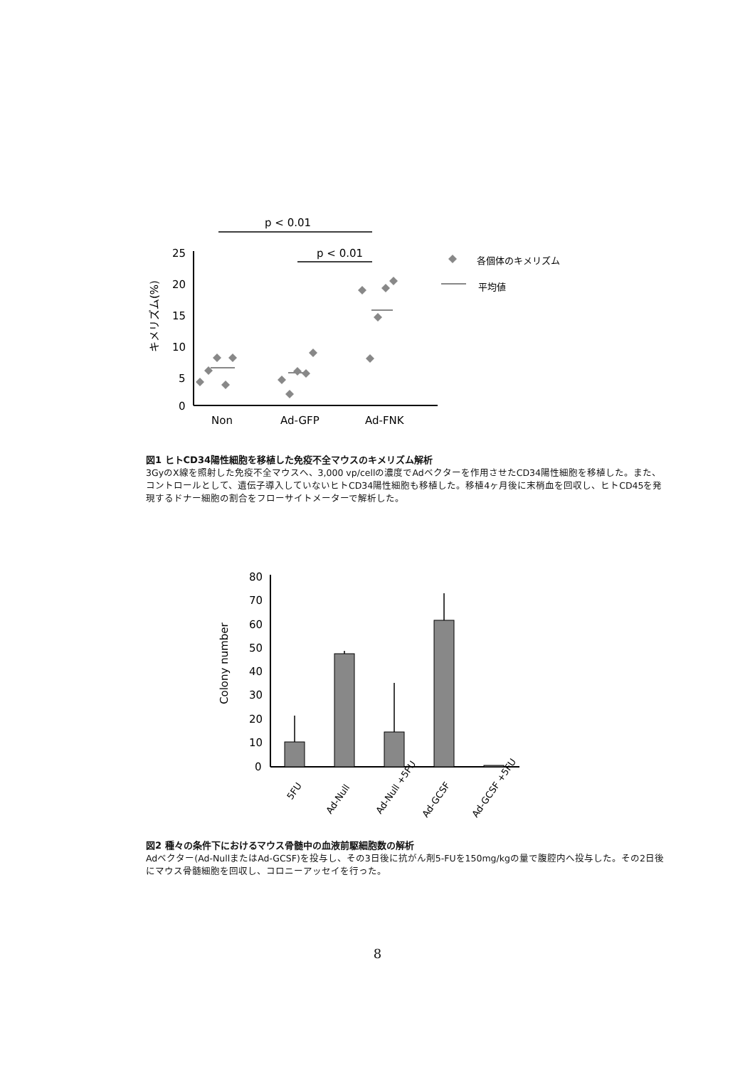p < 0.01
p < 0.01
25
20
15
10
5
0
Non
Ad-GFP
Ad-FNK
キメリズム(%)
各個体のキメリズム
平均値
図1 ヒトCD34陽性細胞を移植した免疫不全マウスのキメリズム解析
3GyのX線を照射した免疫不全マウスへ、3,000 vp/cellの濃度でAdベクターを作用させたCD34陽性細胞を移植した。また、コントロールとして、遺伝子導入していないヒトCD34陽性細胞も移植した。移植4ヶ月後に末梢血を回収し、ヒトCD45を発現するドナー細胞の割合をフローサイトメーターで解析した。
80
70
60
50
40
30
20
10
0
Colony number
5FU
Ad-Null
Ad-Null +5FU
Ad-GCSF
Ad-GCSF +5FU
図2 種々の条件下におけるマウス骨髄中の血液前駆細胞数の解析
Adベクター(Ad-NullまたはAd-GCSF)を投与し、その3日後に抗がん剤5-FUを150mg/kgの量で腹腔内へ投与した。その2日後にマウス骨髄細胞を回収し、コロニーアッセイを行った。
8